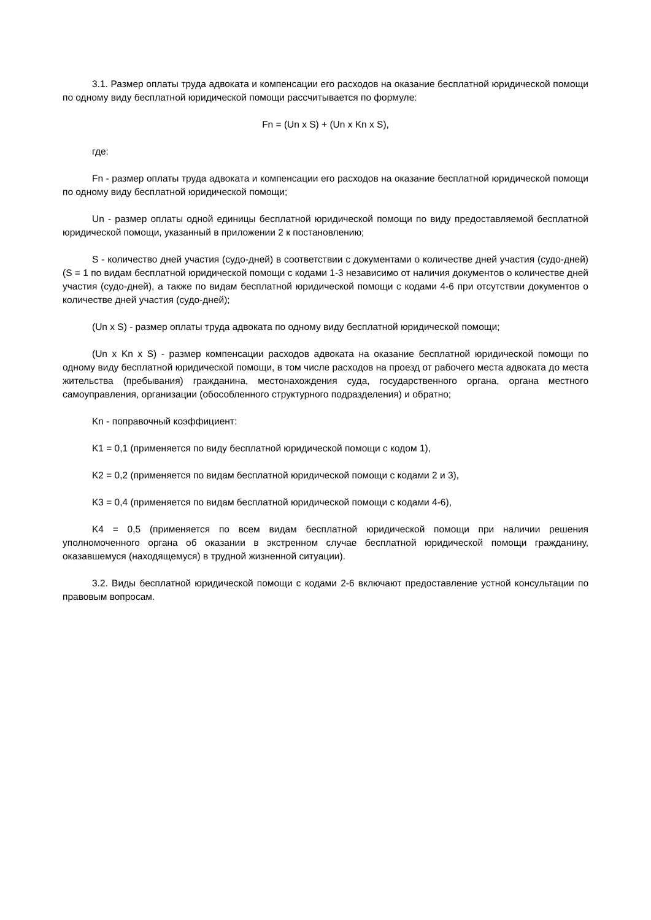3.1. Размер оплаты труда адвоката и компенсации его расходов на оказание бесплатной юридической помощи по одному виду бесплатной юридической помощи рассчитывается по формуле:
Fn = (Un x S) + (Un x Kn x S),
где:
Fn - размер оплаты труда адвоката и компенсации его расходов на оказание бесплатной юридической помощи по одному виду бесплатной юридической помощи;
Un - размер оплаты одной единицы бесплатной юридической помощи по виду предоставляемой бесплатной юридической помощи, указанный в приложении 2 к постановлению;
S - количество дней участия (судо-дней) в соответствии с документами о количестве дней участия (судо-дней) (S = 1 по видам бесплатной юридической помощи с кодами 1-3 независимо от наличия документов о количестве дней участия (судо-дней), а также по видам бесплатной юридической помощи с кодами 4-6 при отсутствии документов о количестве дней участия (судо-дней);
(Un x S) - размер оплаты труда адвоката по одному виду бесплатной юридической помощи;
(Un x Kn x S) - размер компенсации расходов адвоката на оказание бесплатной юридической помощи по одному виду бесплатной юридической помощи, в том числе расходов на проезд от рабочего места адвоката до места жительства (пребывания) гражданина, местонахождения суда, государственного органа, органа местного самоуправления, организации (обособленного структурного подразделения) и обратно;
Kn - поправочный коэффициент:
K1 = 0,1 (применяется по виду бесплатной юридической помощи с кодом 1),
K2 = 0,2 (применяется по видам бесплатной юридической помощи с кодами 2 и 3),
K3 = 0,4 (применяется по видам бесплатной юридической помощи с кодами 4-6),
K4 = 0,5 (применяется по всем видам бесплатной юридической помощи при наличии решения уполномоченного органа об оказании в экстренном случае бесплатной юридической помощи гражданину, оказавшемуся (находящемуся) в трудной жизненной ситуации).
3.2. Виды бесплатной юридической помощи с кодами 2-6 включают предоставление устной консультации по правовым вопросам.